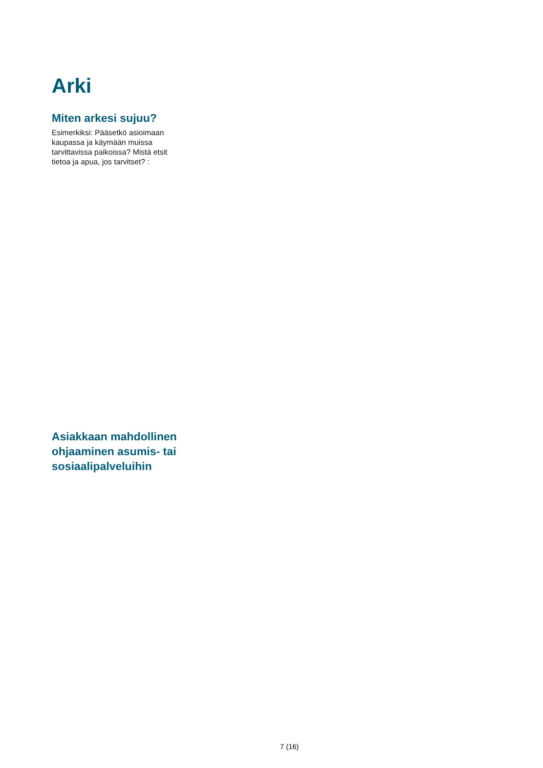Arki
Miten arkesi sujuu?
Esimerkiksi: Pääsetkö asioimaan kaupassa ja käymään muissa tarvittavissa paikoissa? Mistä etsit tietoa ja apua, jos tarvitset? :
Asiakkaan mahdollinen ohjaaminen asumis- tai sosiaalipalveluihin
7 (16)